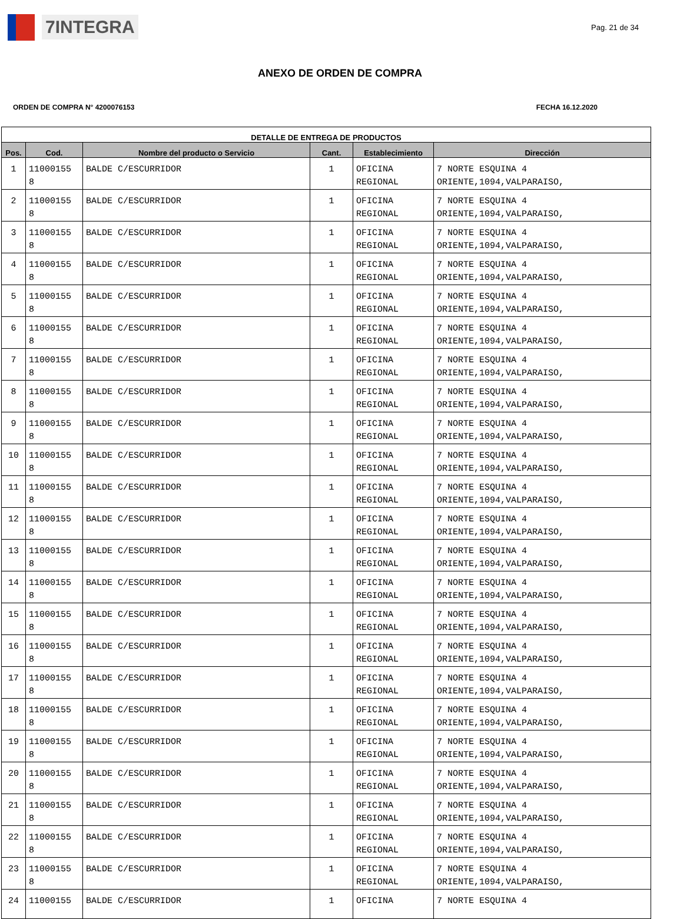7INTEGRA
Pag. 21 de 34
ANEXO DE ORDEN DE COMPRA
ORDEN DE COMPRA N° 4200076153 FECHA 16.12.2020
| DETALLE DE ENTREGA DE PRODUCTOS | | | | | |
| --- | --- | --- | --- | --- | --- |
| Pos. | Cod. | Nombre del producto o Servicio | Cant. | Establecimiento | Dirección |
| 1 | 11000155 8 | BALDE C/ESCURRIDOR | 1 | OFICINA REGIONAL | 7 NORTE ESQUINA 4 ORIENTE,1094,VALPARAISO, |
| 2 | 11000155 8 | BALDE C/ESCURRIDOR | 1 | OFICINA REGIONAL | 7 NORTE ESQUINA 4 ORIENTE,1094,VALPARAISO, |
| 3 | 11000155 8 | BALDE C/ESCURRIDOR | 1 | OFICINA REGIONAL | 7 NORTE ESQUINA 4 ORIENTE,1094,VALPARAISO, |
| 4 | 11000155 8 | BALDE C/ESCURRIDOR | 1 | OFICINA REGIONAL | 7 NORTE ESQUINA 4 ORIENTE,1094,VALPARAISO, |
| 5 | 11000155 8 | BALDE C/ESCURRIDOR | 1 | OFICINA REGIONAL | 7 NORTE ESQUINA 4 ORIENTE,1094,VALPARAISO, |
| 6 | 11000155 8 | BALDE C/ESCURRIDOR | 1 | OFICINA REGIONAL | 7 NORTE ESQUINA 4 ORIENTE,1094,VALPARAISO, |
| 7 | 11000155 8 | BALDE C/ESCURRIDOR | 1 | OFICINA REGIONAL | 7 NORTE ESQUINA 4 ORIENTE,1094,VALPARAISO, |
| 8 | 11000155 8 | BALDE C/ESCURRIDOR | 1 | OFICINA REGIONAL | 7 NORTE ESQUINA 4 ORIENTE,1094,VALPARAISO, |
| 9 | 11000155 8 | BALDE C/ESCURRIDOR | 1 | OFICINA REGIONAL | 7 NORTE ESQUINA 4 ORIENTE,1094,VALPARAISO, |
| 10 | 11000155 8 | BALDE C/ESCURRIDOR | 1 | OFICINA REGIONAL | 7 NORTE ESQUINA 4 ORIENTE,1094,VALPARAISO, |
| 11 | 11000155 8 | BALDE C/ESCURRIDOR | 1 | OFICINA REGIONAL | 7 NORTE ESQUINA 4 ORIENTE,1094,VALPARAISO, |
| 12 | 11000155 8 | BALDE C/ESCURRIDOR | 1 | OFICINA REGIONAL | 7 NORTE ESQUINA 4 ORIENTE,1094,VALPARAISO, |
| 13 | 11000155 8 | BALDE C/ESCURRIDOR | 1 | OFICINA REGIONAL | 7 NORTE ESQUINA 4 ORIENTE,1094,VALPARAISO, |
| 14 | 11000155 8 | BALDE C/ESCURRIDOR | 1 | OFICINA REGIONAL | 7 NORTE ESQUINA 4 ORIENTE,1094,VALPARAISO, |
| 15 | 11000155 8 | BALDE C/ESCURRIDOR | 1 | OFICINA REGIONAL | 7 NORTE ESQUINA 4 ORIENTE,1094,VALPARAISO, |
| 16 | 11000155 8 | BALDE C/ESCURRIDOR | 1 | OFICINA REGIONAL | 7 NORTE ESQUINA 4 ORIENTE,1094,VALPARAISO, |
| 17 | 11000155 8 | BALDE C/ESCURRIDOR | 1 | OFICINA REGIONAL | 7 NORTE ESQUINA 4 ORIENTE,1094,VALPARAISO, |
| 18 | 11000155 8 | BALDE C/ESCURRIDOR | 1 | OFICINA REGIONAL | 7 NORTE ESQUINA 4 ORIENTE,1094,VALPARAISO, |
| 19 | 11000155 8 | BALDE C/ESCURRIDOR | 1 | OFICINA REGIONAL | 7 NORTE ESQUINA 4 ORIENTE,1094,VALPARAISO, |
| 20 | 11000155 8 | BALDE C/ESCURRIDOR | 1 | OFICINA REGIONAL | 7 NORTE ESQUINA 4 ORIENTE,1094,VALPARAISO, |
| 21 | 11000155 8 | BALDE C/ESCURRIDOR | 1 | OFICINA REGIONAL | 7 NORTE ESQUINA 4 ORIENTE,1094,VALPARAISO, |
| 22 | 11000155 8 | BALDE C/ESCURRIDOR | 1 | OFICINA REGIONAL | 7 NORTE ESQUINA 4 ORIENTE,1094,VALPARAISO, |
| 23 | 11000155 8 | BALDE C/ESCURRIDOR | 1 | OFICINA REGIONAL | 7 NORTE ESQUINA 4 ORIENTE,1094,VALPARAISO, |
| 24 | 11000155 | BALDE C/ESCURRIDOR | 1 | OFICINA | 7 NORTE ESQUINA 4 |